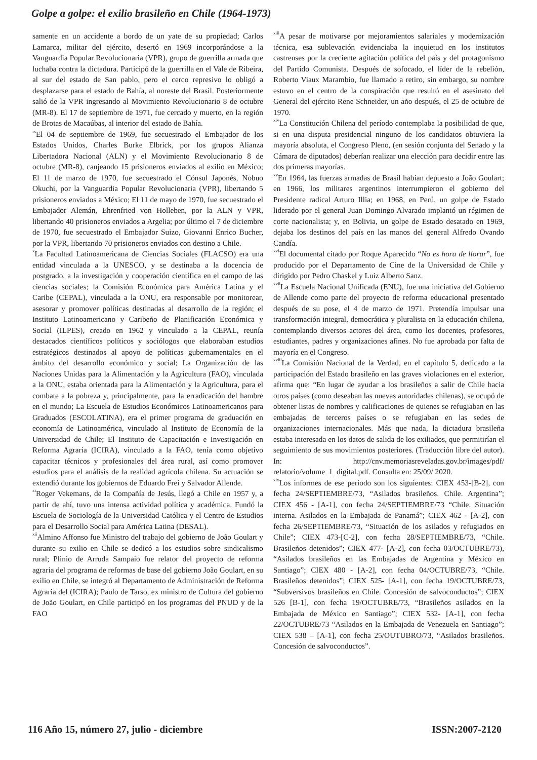Golpe a golpe: el exilio brasileño en Chile (1964-1973)
samente en un accidente a bordo de un yate de su propiedad; Carlos Lamarca, militar del ejército, desertó en 1969 incorporándose a la Vanguardia Popular Revolucionaria (VPR), grupo de guerrilla armada que luchaba contra la dictadura. Participó de la guerrilla en el Vale de Ribeira, al sur del estado de San pablo, pero el cerco represivo lo obligó a desplazarse para el estado de Bahía, al noreste del Brasil. Posteriormente salió de la VPR ingresando al Movimiento Revolucionario 8 de octubre (MR-8). El 17 de septiembre de 1971, fue cercado y muerto, en la región de Brotas de Macaúbas, al interior del estado de Bahía.
<sup>ix</sup>El 04 de septiembre de 1969, fue secuestrado el Embajador de los Estados Unidos, Charles Burke Elbrick, por los grupos Alianza Libertadora Nacional (ALN) y el Movimiento Revolucionario 8 de octubre (MR-8), canjeando 15 prisioneros enviados al exilio en México; El 11 de marzo de 1970, fue secuestrado el Cónsul Japonés, Nobuo Okuchi, por la Vanguardia Popular Revolucionaria (VPR), libertando 5 prisioneros enviados a México; El 11 de mayo de 1970, fue secuestrado el Embajador Alemán, Ehrenfried von Holleben, por la ALN y VPR, libertando 40 prisioneros enviados a Argelia; por último el 7 de diciembre de 1970, fue secuestrado el Embajador Suizo, Giovanni Enrico Bucher, por la VPR, libertando 70 prisioneros enviados con destino a Chile.
<sup>x</sup> La Facultad Latinoamericana de Ciencias Sociales (FLACSO) era una entidad vinculada a la UNESCO, y se destinaba a la docencia de postgrado, a la investigación y cooperación científica en el campo de las ciencias sociales; la Comisión Económica para América Latina y el Caribe (CEPAL), vinculada a la ONU, era responsable por monitorear, asesorar y promover políticas destinadas al desarrollo de la región; el Instituto Latinoamericano y Caribeño de Planificación Económica y Social (ILPES), creado en 1962 y vinculado a la CEPAL, reunía destacados científicos políticos y sociólogos que elaboraban estudios estratégicos destinados al apoyo de políticas gubernamentales en el ámbito del desarrollo económico y social; La Organización de las Naciones Unidas para la Alimentación y la Agricultura (FAO), vinculada a la ONU, estaba orientada para la Alimentación y la Agricultura, para el combate a la pobreza y, principalmente, para la erradicación del hambre en el mundo; La Escuela de Estudios Económicos Latinoamericanos para Graduados (ESCOLATINA), era el primer programa de graduación en economía de Latinoamérica, vinculado al Instituto de Economía de la Universidad de Chile; El Instituto de Capacitación e Investigación en Reforma Agraria (ICIRA), vinculado a la FAO, tenía como objetivo capacitar técnicos y profesionales del área rural, así como promover estudios para el análisis de la realidad agrícola chilena. Su actuación se extendió durante los gobiernos de Eduardo Frei y Salvador Allende.
<sup>xi</sup>Roger Vekemans, de la Compañía de Jesús, llegó a Chile en 1957 y, a partir de ahí, tuvo una intensa actividad política y académica. Fundó la Escuela de Sociología de la Universidad Católica y el Centro de Estudios para el Desarrollo Social para América Latina (DESAL).
<sup>xii</sup>Almino Affonso fue Ministro del trabajo del gobierno de João Goulart y durante su exilio en Chile se dedicó a los estudios sobre sindicalismo rural; Plinio de Arruda Sampaio fue relator del proyecto de reforma agraria del programa de reformas de base del gobierno João Goulart, en su exilio en Chile, se integró al Departamento de Administración de Reforma Agraria del (ICIRA); Paulo de Tarso, ex ministro de Cultura del gobierno de João Goulart, en Chile participó en los programas del PNUD y de la FAO
<sup>xiii</sup>A pesar de motivarse por mejoramientos salariales y modernización técnica, esa sublevación evidenciaba la inquietud en los institutos castrenses por la creciente agitación política del país y del protagonismo del Partido Comunista. Después de sofocado, el líder de la rebelión, Roberto Viaux Marambio, fue llamado a retiro, sin embargo, su nombre estuvo en el centro de la conspiración que resultó en el asesinato del General del ejército Rene Schneider, un año después, el 25 de octubre de 1970.
<sup>xiv</sup>La Constitución Chilena del período contemplaba la posibilidad de que, si en una disputa presidencial ninguno de los candidatos obtuviera la mayoría absoluta, el Congreso Pleno, (en sesión conjunta del Senado y la Cámara de diputados) deberían realizar una elección para decidir entre las dos primeras mayorías.
<sup>xv</sup>En 1964, las fuerzas armadas de Brasil habían depuesto a João Goulart; en 1966, los militares argentinos interrumpieron el gobierno del Presidente radical Arturo Illia; en 1968, en Perú, un golpe de Estado liderado por el general Juan Domingo Alvarado implantó un régimen de corte nacionalista; y, en Bolivia, un golpe de Estado desatado en 1969, dejaba los destinos del país en las manos del general Alfredo Ovando Candía.
<sup>xvi</sup>El documental citado por Roque Aparecido “No es hora de llorar”, fue producido por el Departamento de Cine de la Universidad de Chile y dirigido por Pedro Chaskel y Luiz Alberto Sanz.
<sup>xvii</sup>La Escuela Nacional Unificada (ENU), fue una iniciativa del Gobierno de Allende como parte del proyecto de reforma educacional presentado después de su pose, el 4 de marzo de 1971. Pretendía impulsar una transformación integral, democrática y pluralista en la educación chilena, contemplando diversos actores del área, como los docentes, profesores, estudiantes, padres y organizaciones afines. No fue aprobada por falta de mayoría en el Congreso.
<sup>xviii</sup>La Comisión Nacional de la Verdad, en el capítulo 5, dedicado a la participación del Estado brasileño en las graves violaciones en el exterior, afirma que: “En lugar de ayudar a los brasileños a salir de Chile hacia otros países (como deseaban las nuevas autoridades chilenas), se ocupó de obtener listas de nombres y calificaciones de quienes se refugiaban en las embajadas de terceros países o se refugiaban en las sedes de organizaciones internacionales. Más que nada, la dictadura brasileña estaba interesada en los datos de salida de los exiliados, que permitirían el seguimiento de sus movimientos posteriores. (Traducción libre del autor). In: http://cnv.memoriasreveladas.gov.br/images/pdf/ relatorio/volume_1_digital.pdf. Consulta en: 25/09/ 2020.
<sup>xix</sup>Los informes de ese periodo son los siguientes: CIEX 453-[B-2], con fecha 24/SEPTIEMBRE/73, “Asilados brasileños. Chile. Argentina”; CIEX 456 - [A-1], con fecha 24/SEPTIEMBRE/73 “Chile. Situación interna. Asilados en la Embajada de Panamá”; CIEX 462 - [A-2], con fecha 26/SEPTIEMBRE/73, “Situación de los asilados y refugiados en Chile”; CIEX 473-[C-2], con fecha 28/SEPTIEMBRE/73, “Chile. Brasileños detenidos”; CIEX 477- [A-2], con fecha 03/OCTUBRE/73), “Asilados brasileños en las Embajadas de Argentina y México en Santiago”; CIEX 480 - [A-2], con fecha 04/OCTUBRE/73, “Chile. Brasileños detenidos”; CIEX 525- [A-1], con fecha 19/OCTUBRE/73, “Subversivos brasileños en Chile. Concesión de salvoconductos”; CIEX 526 [B-1], con fecha 19/OCTUBRE/73, “Brasileños asilados en la Embajada de México en Santiago”; CIEX 532- [A-1], con fecha 22/OCTUBRE/73 “Asilados en la Embajada de Venezuela en Santiago”; CIEX 538 – [A-1], con fecha 25/OUTUBRO/73, “Asilados brasileños. Concesión de salvoconductos”.
116 Año 15, número 27, julio - diciembre ISSN:2007-2120